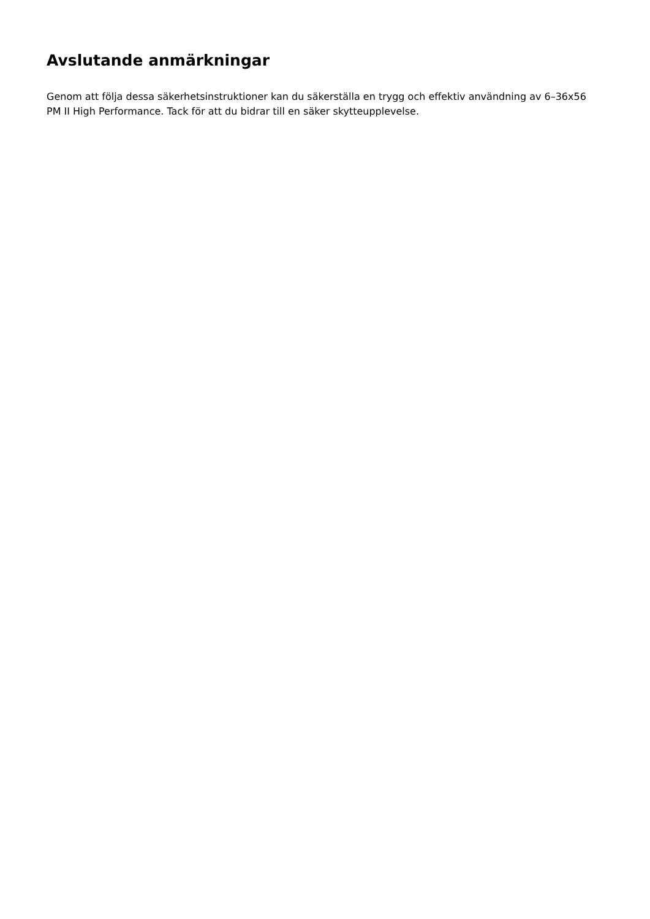Avslutande anmärkningar
Genom att följa dessa säkerhetsinstruktioner kan du säkerställa en trygg och effektiv användning av 6–36x56 PM II High Performance. Tack för att du bidrar till en säker skytteupplevelse.